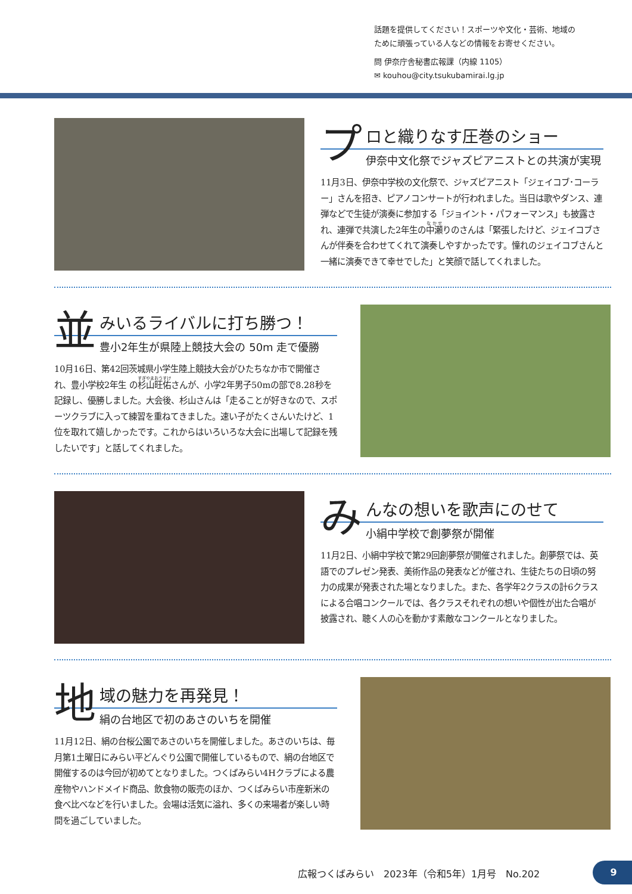話題を提供してください！スポーツや文化・芸術、地域の
ために頑張っている人などの情報をお寄せください。
問 伊奈庁舎秘書広報課（内線 1105）
✉ kouhou@city.tsukubamirai.lg.jp
プ
ロと織りなす圧巻のショー
伊奈中文化祭でジャズピアニストとの共演が実現
11月3日、伊奈中学校の文化祭で、ジャズピアニスト「ジェイコブ･コーラー」さんを招き、ピアノコンサートが行われました。当日は歌やダンス、連弾などで生徒が演奏に参加する「ジョイント・パフォーマンス」も披露され、連弾で共演した2年生の中瀬りのさんは「緊張したけど、ジェイコブさんが伴奏を合わせてくれて演奏しやすかったです。憧れのジェイコブさんと一緒に演奏できて幸せでした」と笑顔で話してくれました。
並
みいるライバルに打ち勝つ！
豊小2年生が県陸上競技大会の 50m 走で優勝
10月16日、第42回茨城県小学生陸上競技大会がひたちなか市で開催され、豊小学校2年生 の杉山旺佑さんが、小学2年男子50mの部で8.28秒を記録し、優勝しました。大会後、杉山さんは「走ることが好きなので、スポーツクラブに入って練習を重ねてきました。速い子がたくさんいたけど、1位を取れて嬉しかったです。これからはいろいろな大会に出場して記録を残したいです」と話してくれました。
み
んなの想いを歌声にのせて
小絹中学校で創夢祭が開催
11月2日、小絹中学校で第29回創夢祭が開催されました。創夢祭では、英語でのプレゼン発表、美術作品の発表などが催され、生徒たちの日頃の努力の成果が発表された場となりました。また、各学年2クラスの計6クラスによる合唱コンクールでは、各クラスそれぞれの想いや個性が出た合唱が披露され、聴く人の心を動かす素敵なコンクールとなりました。
地
域の魅力を再発見！
絹の台地区で初のあさのいちを開催
11月12日、絹の台桜公園であさのいちを開催しました。あさのいちは、毎月第1土曜日にみらい平どんぐり公園で開催しているもので、絹の台地区で開催するのは今回が初めてとなりました。つくばみらい4Hクラブによる農産物やハンドメイド商品、飲食物の販売のほか、つくばみらい市産新米の食べ比べなどを行いました。会場は活気に溢れ、多くの来場者が楽しい時間を過ごしていました。
広報つくばみらい　2023年（令和5年）1月号　No.202
9